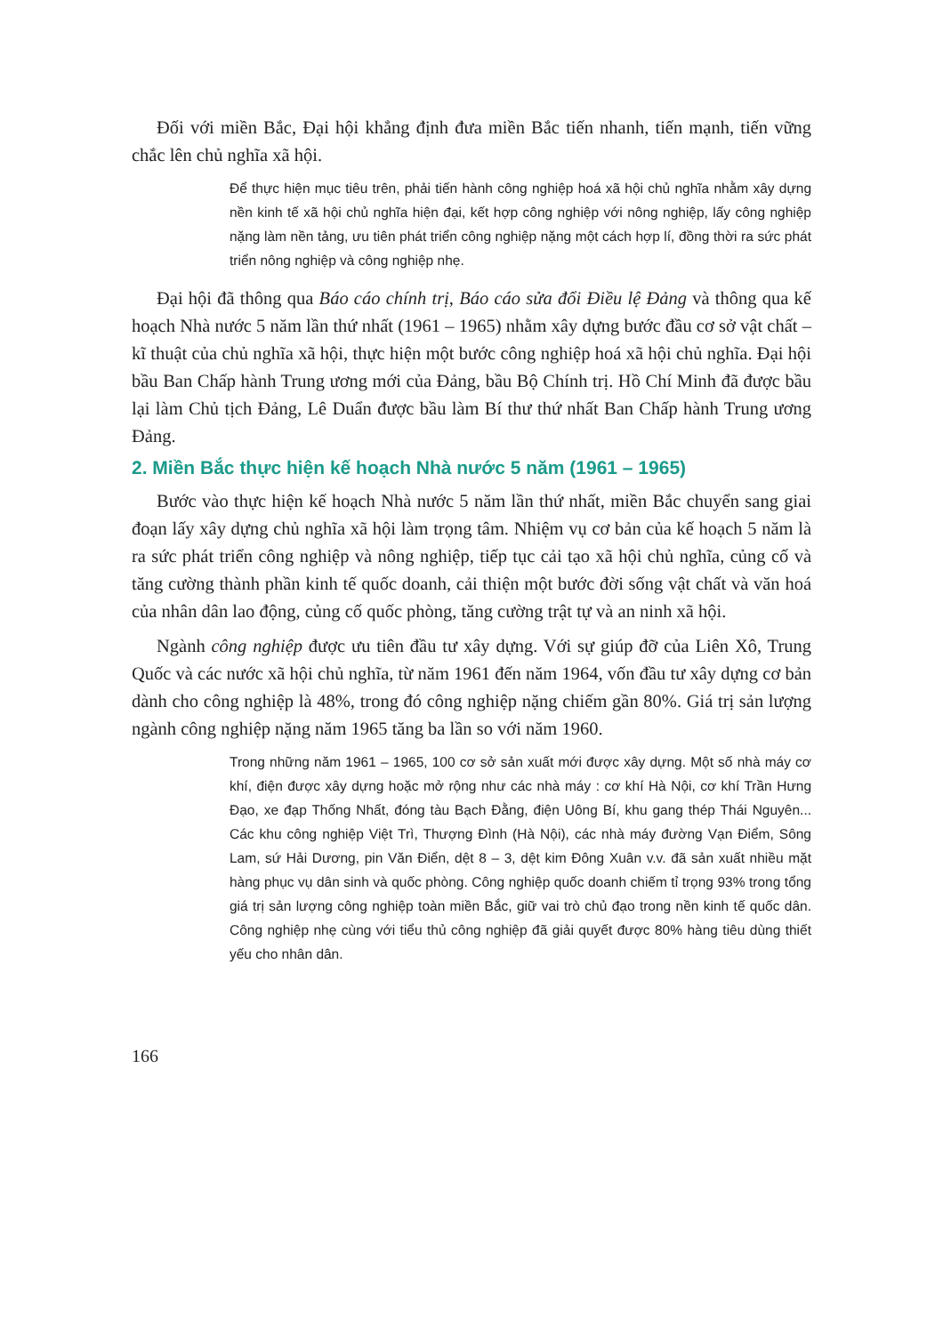Đối với miền Bắc, Đại hội khẳng định đưa miền Bắc tiến nhanh, tiến mạnh, tiến vững chắc lên chủ nghĩa xã hội.
Để thực hiện mục tiêu trên, phải tiến hành công nghiệp hoá xã hội chủ nghĩa nhằm xây dựng nền kinh tế xã hội chủ nghĩa hiện đại, kết hợp công nghiệp với nông nghiệp, lấy công nghiệp nặng làm nền tảng, ưu tiên phát triển công nghiệp nặng một cách hợp lí, đồng thời ra sức phát triển nông nghiệp và công nghiệp nhẹ.
Đại hội đã thông qua Báo cáo chính trị, Báo cáo sửa đổi Điều lệ Đảng và thông qua kế hoạch Nhà nước 5 năm lần thứ nhất (1961 – 1965) nhằm xây dựng bước đầu cơ sở vật chất – kĩ thuật của chủ nghĩa xã hội, thực hiện một bước công nghiệp hoá xã hội chủ nghĩa. Đại hội bầu Ban Chấp hành Trung ương mới của Đảng, bầu Bộ Chính trị. Hồ Chí Minh đã được bầu lại làm Chủ tịch Đảng, Lê Duẩn được bầu làm Bí thư thứ nhất Ban Chấp hành Trung ương Đảng.
2. Miền Bắc thực hiện kế hoạch Nhà nước 5 năm (1961 – 1965)
Bước vào thực hiện kế hoạch Nhà nước 5 năm lần thứ nhất, miền Bắc chuyển sang giai đoạn lấy xây dựng chủ nghĩa xã hội làm trọng tâm. Nhiệm vụ cơ bản của kế hoạch 5 năm là ra sức phát triển công nghiệp và nông nghiệp, tiếp tục cải tạo xã hội chủ nghĩa, củng cố và tăng cường thành phần kinh tế quốc doanh, cải thiện một bước đời sống vật chất và văn hoá của nhân dân lao động, củng cố quốc phòng, tăng cường trật tự và an ninh xã hội.
Ngành công nghiệp được ưu tiên đầu tư xây dựng. Với sự giúp đỡ của Liên Xô, Trung Quốc và các nước xã hội chủ nghĩa, từ năm 1961 đến năm 1964, vốn đầu tư xây dựng cơ bản dành cho công nghiệp là 48%, trong đó công nghiệp nặng chiếm gần 80%. Giá trị sản lượng ngành công nghiệp nặng năm 1965 tăng ba lần so với năm 1960.
Trong những năm 1961 – 1965, 100 cơ sở sản xuất mới được xây dựng. Một số nhà máy cơ khí, điện được xây dựng hoặc mở rộng như các nhà máy : cơ khí Hà Nội, cơ khí Trần Hưng Đạo, xe đạp Thống Nhất, đóng tàu Bạch Đằng, điện Uông Bí, khu gang thép Thái Nguyên... Các khu công nghiệp Việt Trì, Thượng Đình (Hà Nội), các nhà máy đường Vạn Điểm, Sông Lam, sứ Hải Dương, pin Văn Điển, dệt 8 – 3, dệt kim Đông Xuân v.v. đã sản xuất nhiều mặt hàng phục vụ dân sinh và quốc phòng. Công nghiệp quốc doanh chiếm tỉ trọng 93% trong tổng giá trị sản lượng công nghiệp toàn miền Bắc, giữ vai trò chủ đạo trong nền kinh tế quốc dân. Công nghiệp nhẹ cùng với tiểu thủ công nghiệp đã giải quyết được 80% hàng tiêu dùng thiết yếu cho nhân dân.
166